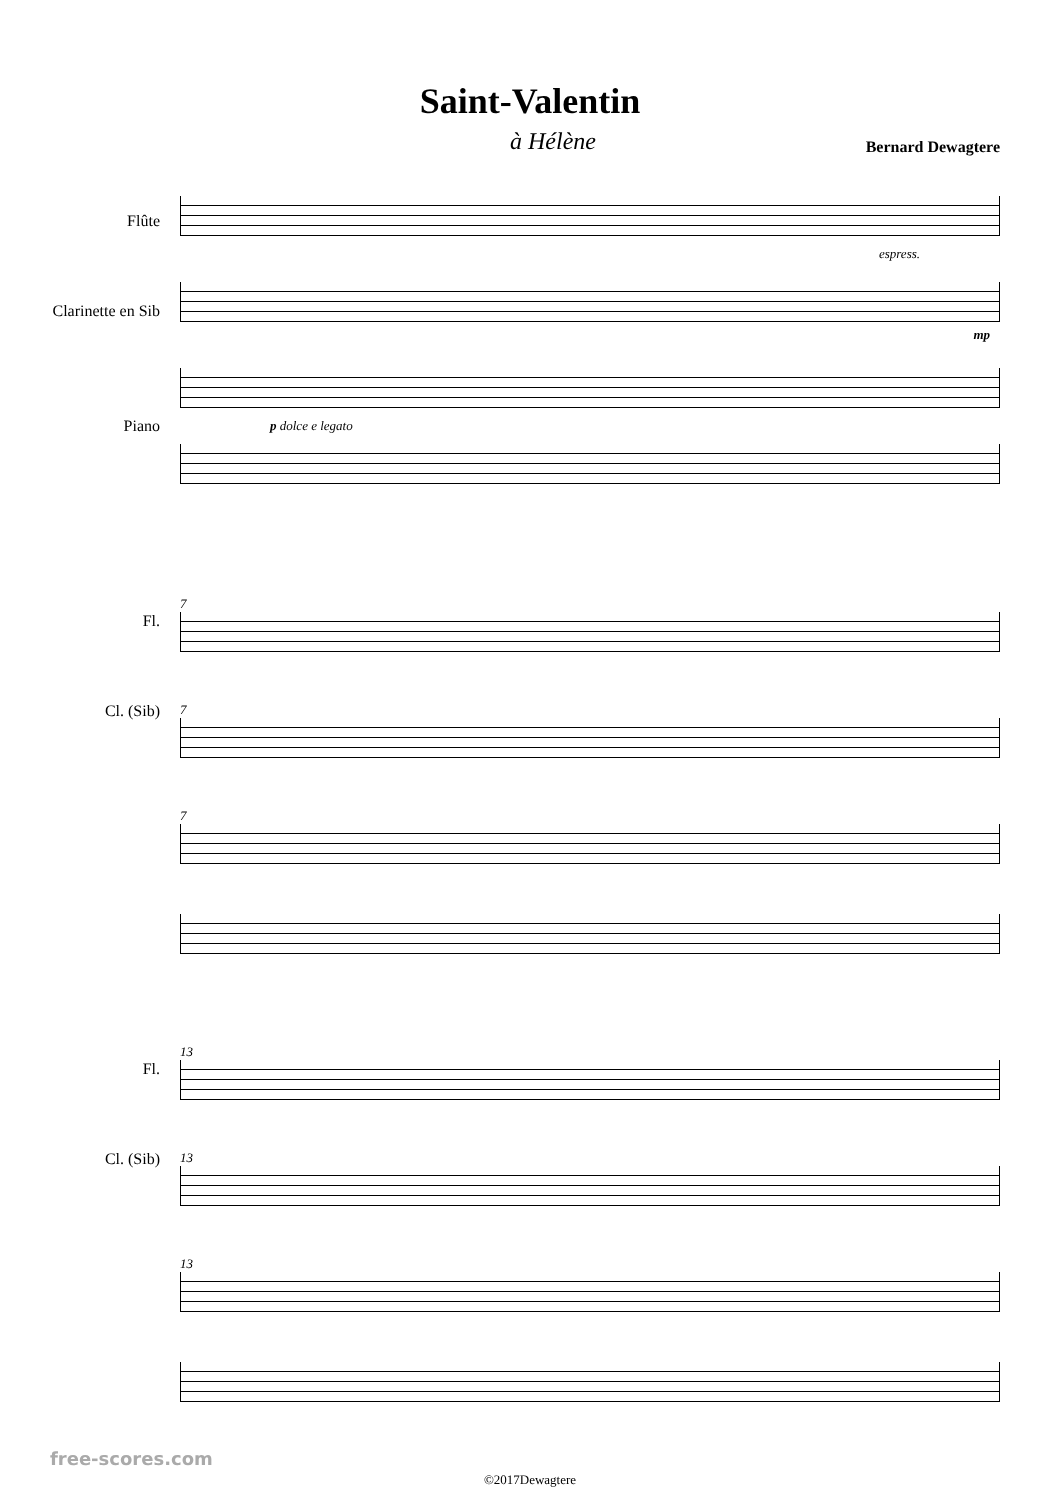Saint-Valentin
à Hélène Bernard Dewagtere
Flûte
Clarinette en Sib
Piano
espress.
mp
p dolce e legato
Fl.
Cl. (Sib)
7
7
7
Fl.
Cl. (Sib)
13
13
13
©2017Dewagtere
free-scores.com